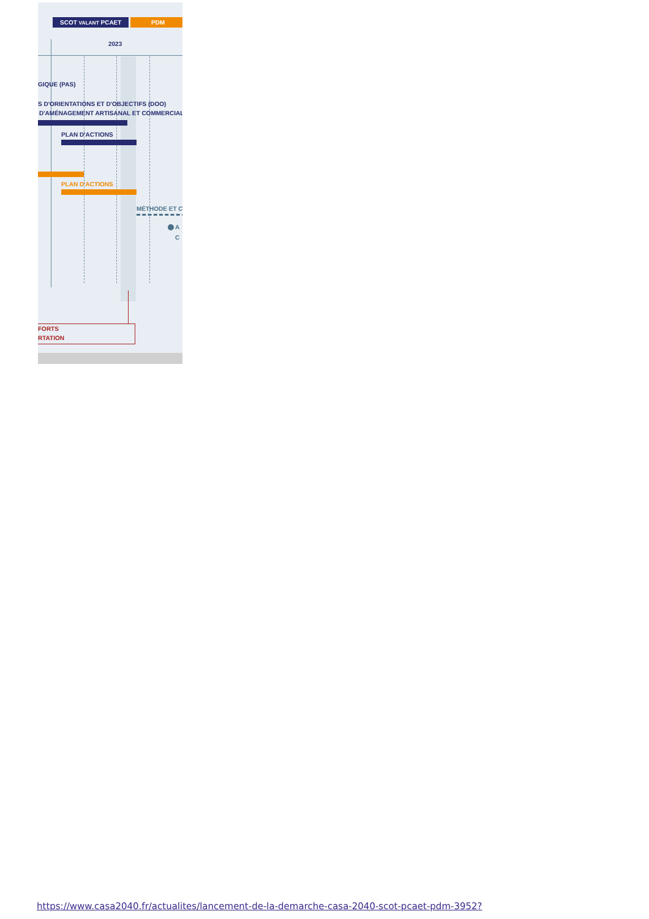SCOT VALANT PCAET PDM
2023
GIQUE (PAS)
S D'ORIENTATIONS ET D'OBJECTIFS (DOO)
D'AMÉNAGEMENT ARTISANAL ET COMMERCIAL
PLAN D'ACTIONS
PLAN D'ACTIONS
MÉTHODE ET C
A
C
FORTS
RTATION
https://www.casa2040.fr/actualites/lancement-de-la-demarche-casa-2040-scot-pcaet-pdm-3952?